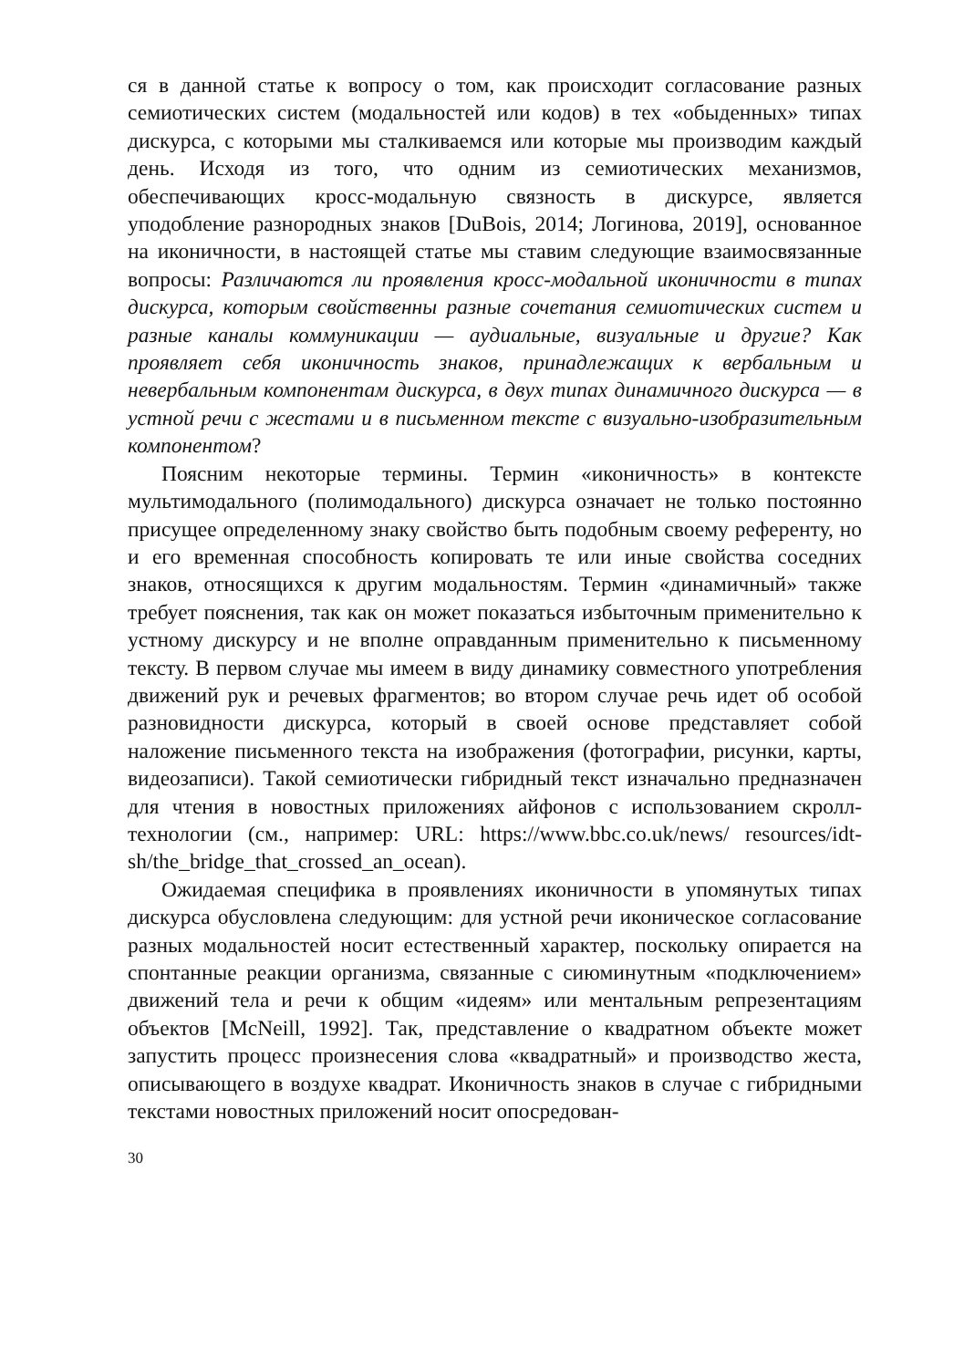ся в данной статье к вопросу о том, как происходит согласование разных семиотических систем (модальностей или кодов) в тех «обыденных» типах дискурса, с которыми мы сталкиваемся или которые мы производим каждый день. Исходя из того, что одним из семиотических механизмов, обеспечивающих кросс-модальную связность в дискурсе, является уподобление разнородных знаков [DuBois, 2014; Логинова, 2019], основанное на иконичности, в настоящей статье мы ставим следующие взаимосвязанные вопросы: Различаются ли проявления кросс-модальной иконичности в типах дискурса, которым свойственны разные сочетания семиотических систем и разные каналы коммуникации — аудиальные, визуальные и другие? Как проявляет себя иконичность знаков, принадлежащих к вербальным и невербальным компонентам дискурса, в двух типах динамичного дискурса — в устной речи с жестами и в письменном тексте с визуально-изобразительным компонентом?
Поясним некоторые термины. Термин «иконичность» в контексте мультимодального (полимодального) дискурса означает не только постоянно присущее определенному знаку свойство быть подобным своему референту, но и его временная способность копировать те или иные свойства соседних знаков, относящихся к другим модальностям. Термин «динамичный» также требует пояснения, так как он может показаться избыточным применительно к устному дискурсу и не вполне оправданным применительно к письменному тексту. В первом случае мы имеем в виду динамику совместного употребления движений рук и речевых фрагментов; во втором случае речь идет об особой разновидности дискурса, который в своей основе представляет собой наложение письменного текста на изображения (фотографии, рисунки, карты, видеозаписи). Такой семиотически гибридный текст изначально предназначен для чтения в новостных приложениях айфонов с использованием скролл-технологии (см., например: URL: https://www.bbc.co.uk/news/ resources/idt-sh/the_bridge_that_crossed_an_ocean).
Ожидаемая специфика в проявлениях иконичности в упомянутых типах дискурса обусловлена следующим: для устной речи иконическое согласование разных модальностей носит естественный характер, поскольку опирается на спонтанные реакции организма, связанные с сиюминутным «подключением» движений тела и речи к общим «идеям» или ментальным репрезентациям объектов [McNeill, 1992]. Так, представление о квадратном объекте может запустить процесс произнесения слова «квадратный» и производство жеста, описывающего в воздухе квадрат. Иконичность знаков в случае с гибридными текстами новостных приложений носит опосредован-
30